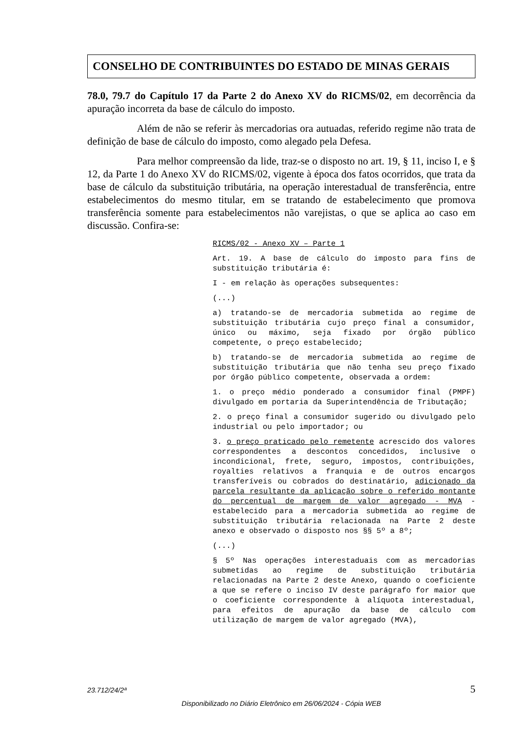CONSELHO DE CONTRIBUINTES DO ESTADO DE MINAS GERAIS
78.0, 79.7 do Capítulo 17 da Parte 2 do Anexo XV do RICMS/02, em decorrência da apuração incorreta da base de cálculo do imposto.
Além de não se referir às mercadorias ora autuadas, referido regime não trata de definição de base de cálculo do imposto, como alegado pela Defesa.
Para melhor compreensão da lide, traz-se o disposto no art. 19, § 11, inciso I, e § 12, da Parte 1 do Anexo XV do RICMS/02, vigente à época dos fatos ocorridos, que trata da base de cálculo da substituição tributária, na operação interestadual de transferência, entre estabelecimentos do mesmo titular, em se tratando de estabelecimento que promova transferência somente para estabelecimentos não varejistas, o que se aplica ao caso em discussão. Confira-se:
RICMS/02 - Anexo XV – Parte 1
Art. 19. A base de cálculo do imposto para fins de substituição tributária é:
I - em relação às operações subsequentes:
(...)
a) tratando-se de mercadoria submetida ao regime de substituição tributária cujo preço final a consumidor, único ou máximo, seja fixado por órgão público competente, o preço estabelecido;
b) tratando-se de mercadoria submetida ao regime de substituição tributária que não tenha seu preço fixado por órgão público competente, observada a ordem:
1. o preço médio ponderado a consumidor final (PMPF) divulgado em portaria da Superintendência de Tributação;
2. o preço final a consumidor sugerido ou divulgado pelo industrial ou pelo importador; ou
3. o preço praticado pelo remetente acrescido dos valores correspondentes a descontos concedidos, inclusive o incondicional, frete, seguro, impostos, contribuições, royalties relativos a franquia e de outros encargos transferíveis ou cobrados do destinatário, adicionado da parcela resultante da aplicação sobre o referido montante do percentual de margem de valor agregado - MVA - estabelecido para a mercadoria submetida ao regime de substituição tributária relacionada na Parte 2 deste anexo e observado o disposto nos §§ 5º a 8º;
(...)
§ 5º Nas operações interestaduais com as mercadorias submetidas ao regime de substituição tributária relacionadas na Parte 2 deste Anexo, quando o coeficiente a que se refere o inciso IV deste parágrafo for maior que o coeficiente correspondente à alíquota interestadual, para efeitos de apuração da base de cálculo com utilização de margem de valor agregado (MVA),
23.712/24/2ª 5
Disponibilizado no Diário Eletrônico em 26/06/2024 - Cópia WEB